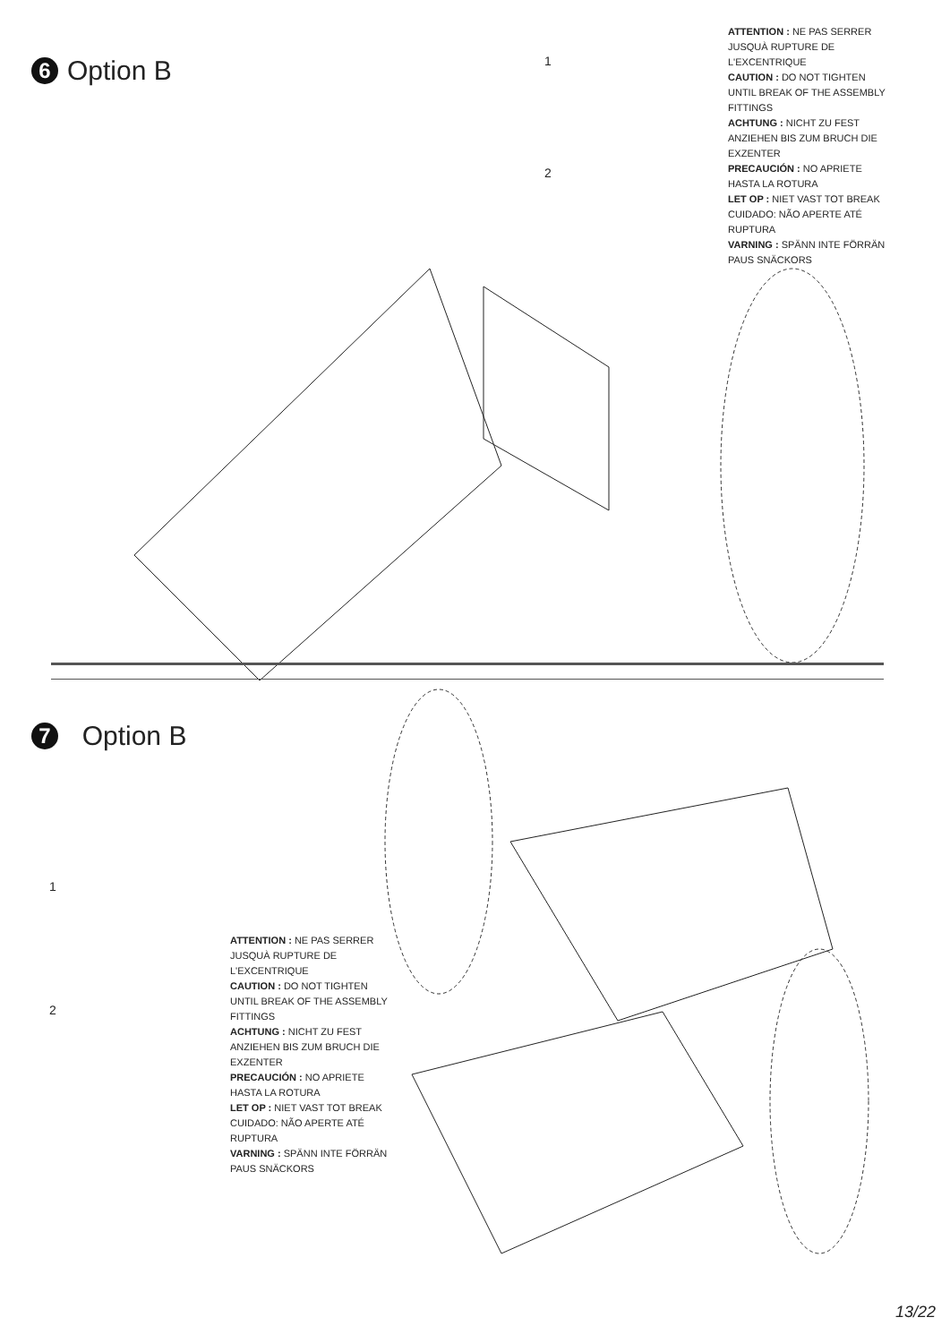6 Option B 1
2
ATTENTION : NE PAS SERRER JUSQUÀ RUPTURE DE L'EXCENTRIQUE
CAUTION : DO NOT TIGHTEN UNTIL BREAK OF THE ASSEMBLY FITTINGS
ACHTUNG : NICHT ZU FEST ANZIEHEN BIS ZUM BRUCH DIE EXZENTER
PRECAUCIÓN : NO APRIETE HASTA LA ROTURA
LET OP : NIET VAST TOT BREAK
CUIDADO: NÃO APERTE ATÉ RUPTURA
VARNING : SPÄNN INTE FÖRRÄN PAUS SNÄCKORS
7 Option B
1
2
ATTENTION : NE PAS SERRER JUSQUÀ RUPTURE DE L'EXCENTRIQUE
CAUTION : DO NOT TIGHTEN UNTIL BREAK OF THE ASSEMBLY FITTINGS
ACHTUNG : NICHT ZU FEST ANZIEHEN BIS ZUM BRUCH DIE EXZENTER
PRECAUCIÓN : NO APRIETE HASTA LA ROTURA
LET OP : NIET VAST TOT BREAK
CUIDADO: NÃO APERTE ATÉ RUPTURA
VARNING : SPÄNN INTE FÖRRÄN PAUS SNÄCKORS
13/22